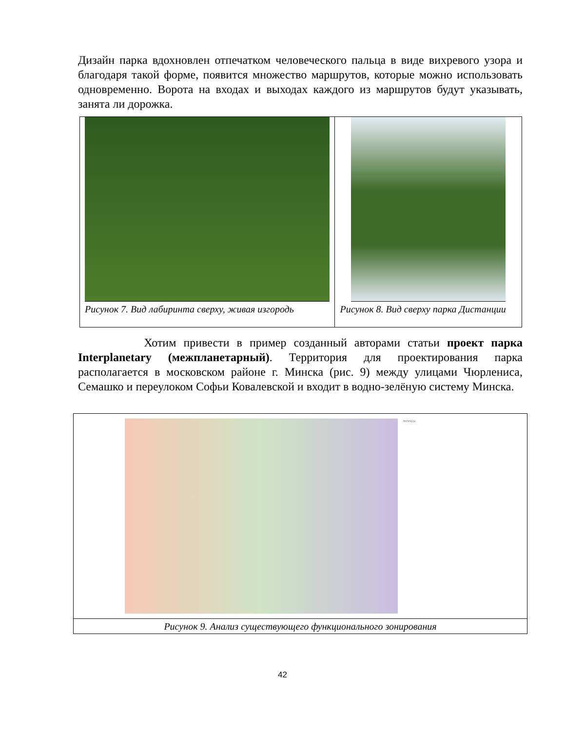Дизайн парка вдохновлен отпечатком человеческого пальца в виде вихревого узора и благодаря такой форме, появится множество маршрутов, которые можно использовать одновременно. Ворота на входах и выходах каждого из маршрутов будут указывать, занята ли дорожка.
Рисунок 7. Вид лабиринта сверху, живая изгородь Рисунок 8. Вид сверху парка Дистанции
Хотим привести в пример созданный авторами статьи проект парка Interplanetary (межпланетарный). Территория для проектирования парка располагается в московском районе г. Минска (рис. 9) между улицами Чюрлениса, Семашко и переулоком Софьи Ковалевской и входит в водно-зелёную систему Минска.
легенда
Рисунок 9. Анализ существующего функционального зонирования
42